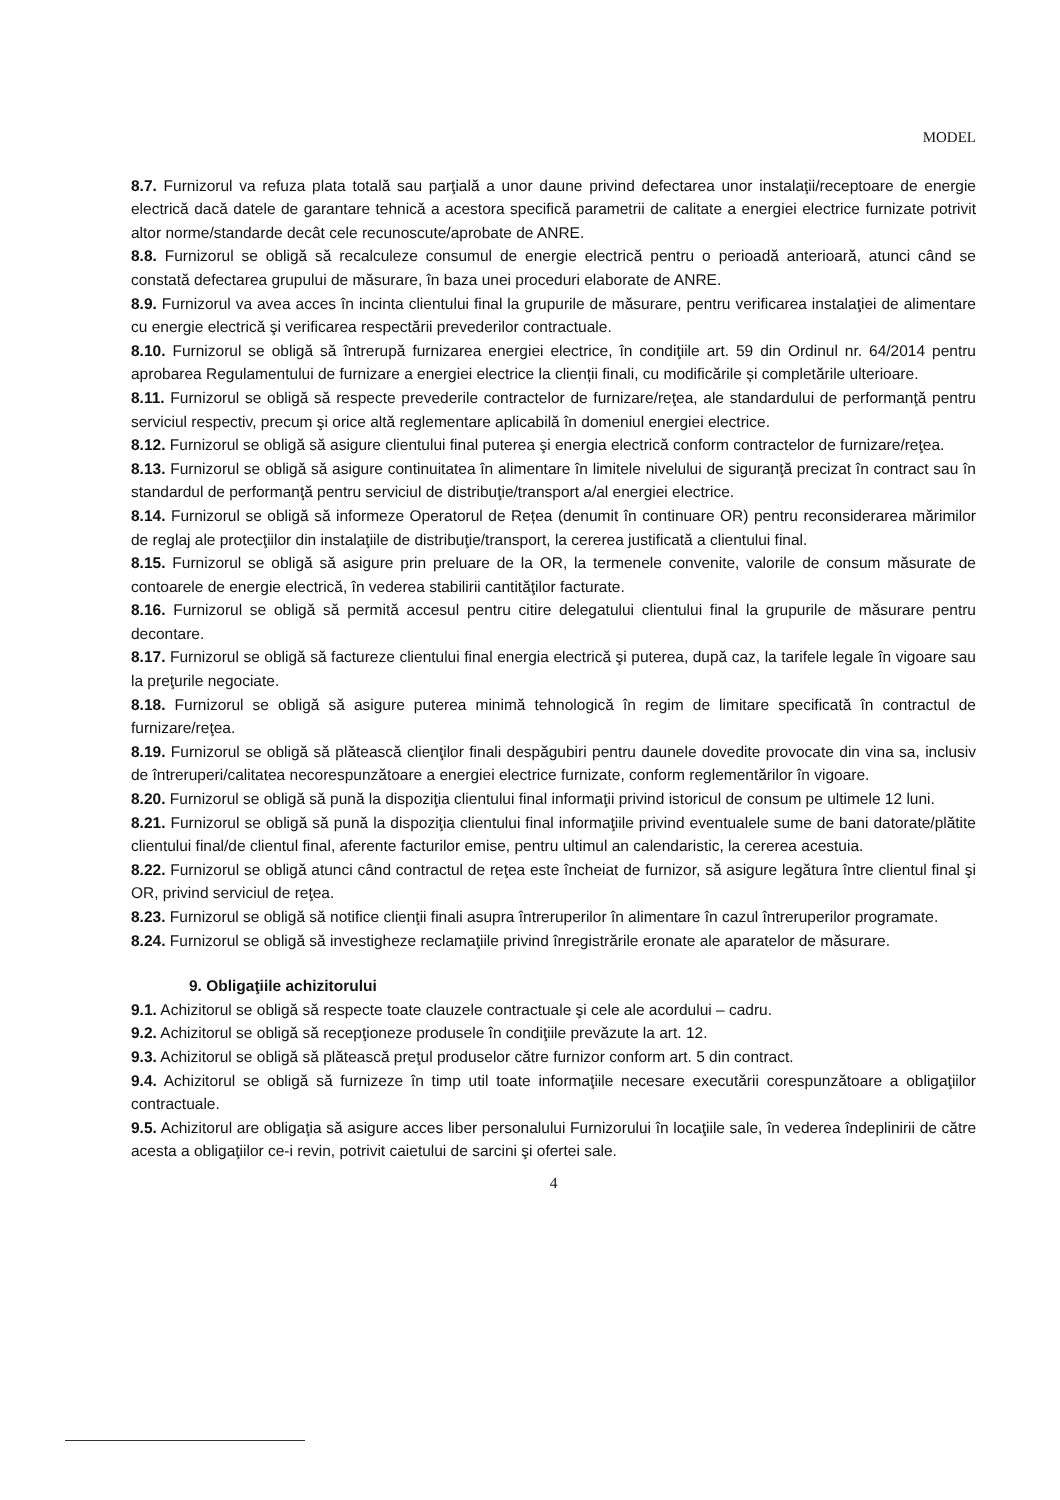MODEL
8.7. Furnizorul va refuza plata totală sau parţială a unor daune privind defectarea unor instalaţii/receptoare de energie electrică dacă datele de garantare tehnică a acestora specifică parametrii de calitate a energiei electrice furnizate potrivit altor norme/standarde decât cele recunoscute/aprobate de ANRE.
8.8. Furnizorul se obligă să recalculeze consumul de energie electrică pentru o perioadă anterioară, atunci când se constată defectarea grupului de măsurare, în baza unei proceduri elaborate de ANRE.
8.9. Furnizorul va avea acces în incinta clientului final la grupurile de măsurare, pentru verificarea instalaţiei de alimentare cu energie electrică şi verificarea respectării prevederilor contractuale.
8.10. Furnizorul se obligă să întrerupă furnizarea energiei electrice, în condiţiile art. 59 din Ordinul nr. 64/2014 pentru aprobarea Regulamentului de furnizare a energiei electrice la clienții finali, cu modificările și completările ulterioare.
8.11. Furnizorul se obligă să respecte prevederile contractelor de furnizare/reţea, ale standardului de performanţă pentru serviciul respectiv, precum şi orice altă reglementare aplicabilă în domeniul energiei electrice.
8.12. Furnizorul se obligă să asigure clientului final puterea şi energia electrică conform contractelor de furnizare/reţea.
8.13. Furnizorul se obligă să asigure continuitatea în alimentare în limitele nivelului de siguranţă precizat în contract sau în standardul de performanţă pentru serviciul de distribuţie/transport a/al energiei electrice.
8.14. Furnizorul se obligă să informeze Operatorul de Rețea (denumit în continuare OR) pentru reconsiderarea mărimilor de reglaj ale protecţiilor din instalaţiile de distribuţie/transport, la cererea justificată a clientului final.
8.15. Furnizorul se obligă să asigure prin preluare de la OR, la termenele convenite, valorile de consum măsurate de contoarele de energie electrică, în vederea stabilirii cantităţilor facturate.
8.16. Furnizorul se obligă să permită accesul pentru citire delegatului clientului final la grupurile de măsurare pentru decontare.
8.17. Furnizorul se obligă să factureze clientului final energia electrică şi puterea, după caz, la tarifele legale în vigoare sau la preţurile negociate.
8.18. Furnizorul se obligă să asigure puterea minimă tehnologică în regim de limitare specificată în contractul de furnizare/reţea.
8.19. Furnizorul se obligă să plătească clienţilor finali despăgubiri pentru daunele dovedite provocate din vina sa, inclusiv de întreruperi/calitatea necorespunzătoare a energiei electrice furnizate, conform reglementărilor în vigoare.
8.20. Furnizorul se obligă să pună la dispoziţia clientului final informaţii privind istoricul de consum pe ultimele 12 luni.
8.21. Furnizorul se obligă să pună la dispoziţia clientului final informaţiile privind eventualele sume de bani datorate/plătite clientului final/de clientul final, aferente facturilor emise, pentru ultimul an calendaristic, la cererea acestuia.
8.22. Furnizorul se obligă atunci când contractul de reţea este încheiat de furnizor, să asigure legătura între clientul final şi OR, privind serviciul de reţea.
8.23. Furnizorul se obligă să notifice clienţii finali asupra întreruperilor în alimentare în cazul întreruperilor programate.
8.24. Furnizorul se obligă să investigheze reclamaţiile privind înregistrările eronate ale aparatelor de măsurare.
9. Obligaţiile achizitorului
9.1. Achizitorul se obligă să respecte toate clauzele contractuale şi cele ale acordului – cadru.
9.2. Achizitorul se obligă să recepţioneze produsele în condiţiile prevăzute la art. 12.
9.3. Achizitorul se obligă să plătească preţul produselor către furnizor conform art. 5 din contract.
9.4. Achizitorul se obligă să furnizeze în timp util toate informaţiile necesare executării corespunzătoare a obligaţiilor contractuale.
9.5. Achizitorul are obligaţia să asigure acces liber personalului Furnizorului în locaţiile sale, în vederea îndeplinirii de către acesta a obligaţiilor ce-i revin, potrivit caietului de sarcini şi ofertei sale.
4